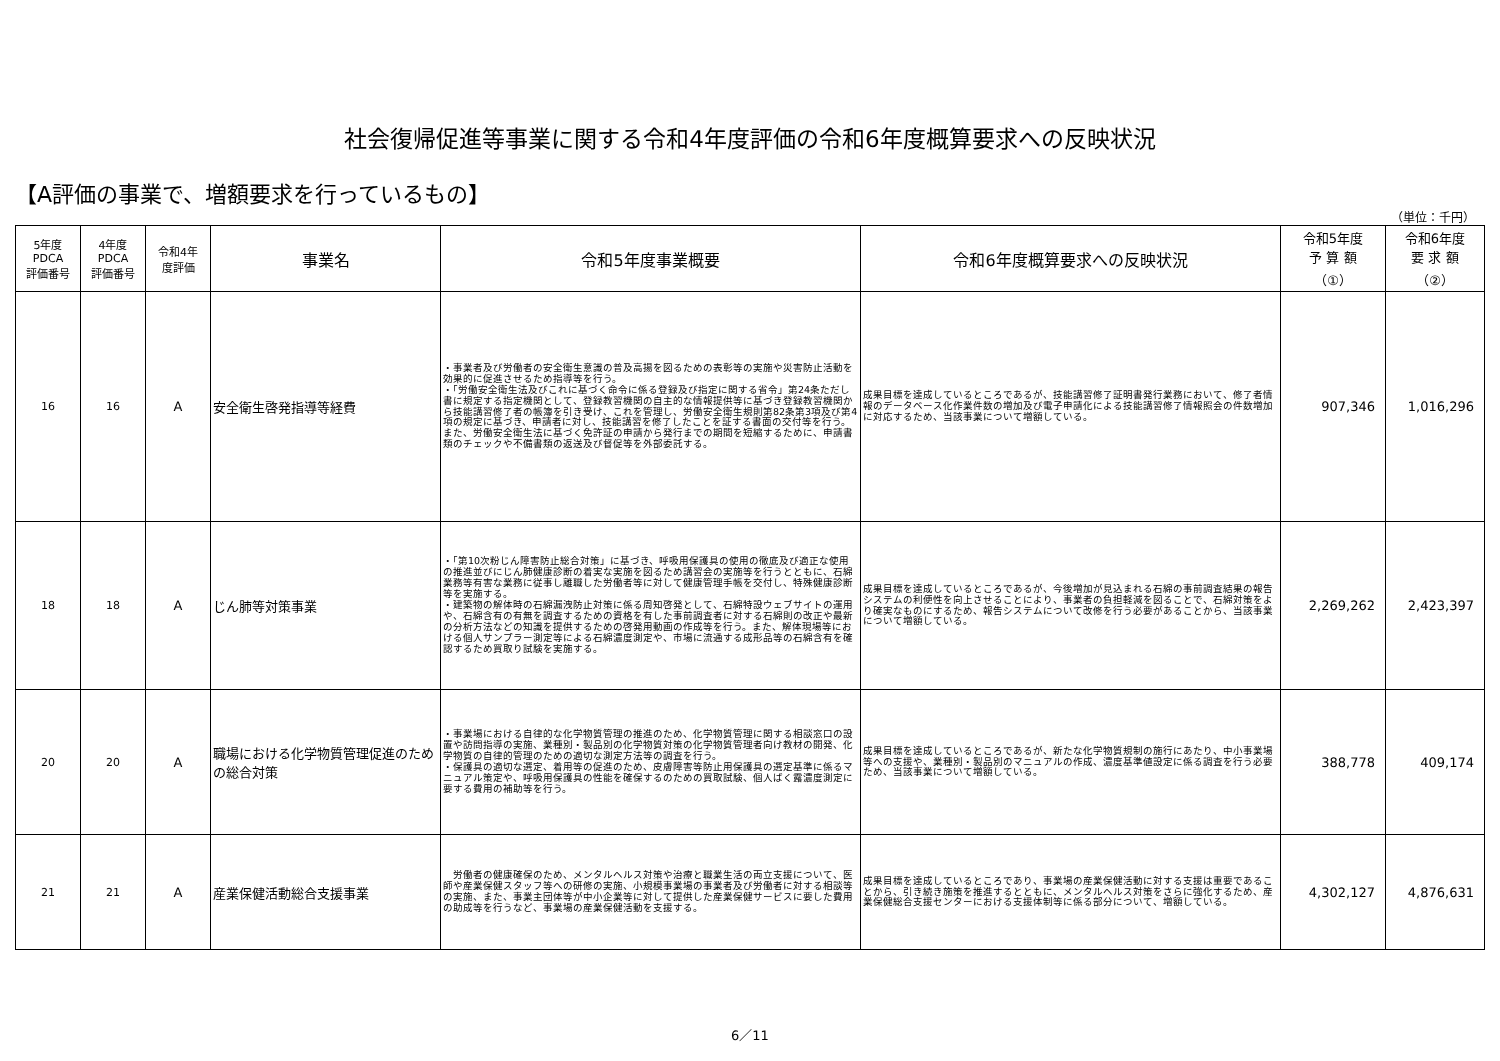社会復帰促進等事業に関する令和4年度評価の令和6年度概算要求への反映状況
【A評価の事業で、増額要求を行っているもの】
（単位：千円）
| 5年度 PDCA 評価番号 | 4年度 PDCA 評価番号 | 令和4年 度評価 | 事業名 | 令和5年度事業概要 | 令和6年度概算要求への反映状況 | 令和5年度 予 算 額 （①） | 令和6年度 要 求 額 （②） |
| --- | --- | --- | --- | --- | --- | --- | --- |
| 16 | 16 | A | 安全衛生啓発指導等経費 | ・事業者及び労働者の安全衛生意識の普及高揚を図るための表彰等の実施や災害防止活動を効果的に促進させるため指導等を行う。 ・「労働安全衛生法及びこれに基づく命令に係る登録及び指定に関する省令」第24条ただし書に規定する指定機関として、登録教習機関の自主的な情報提供等に基づき登録教習機関から技能講習修了者の帳簿を引き受け、これを管理し、労働安全衛生規則第82条第3項及び第4項の規定に基づき、申請者に対し、技能講習を修了したことを証する書面の交付等を行う。また、労働安全衛生法に基づく免許証の申請から発行までの期間を短縮するために、申請書類のチェックや不備書類の返送及び督促等を外部委託する。 | 成果目標を達成しているところであるが、技能講習修了証明書発行業務において、修了者情報のデータベース化作業件数の増加及び電子申請化による技能講習修了情報照会の件数増加に対応するため、当該事業について増額している。 | 907,346 | 1,016,296 |
| 18 | 18 | A | じん肺等対策事業 | ・「第10次粉じん障害防止総合対策」に基づき、呼吸用保護具の使用の徹底及び適正な使用の推進並びにじん肺健康診断の着実な実施を図るため講習会の実施等を行うとともに、石綿業務等有害な業務に従事し離職した労働者等に対して健康管理手帳を交付し、特殊健康診断等を実施する。 ・建築物の解体時の石綿漏洩防止対策に係る周知啓発として、石綿特設ウェブサイトの運用や、石綿含有の有無を調査するための資格を有した事前調査者に対する石綿則の改正や最新の分析方法などの知識を提供するための啓発用動画の作成等を行う。また、解体現場等における個人サンプラー測定等による石綿濃度測定や、市場に流通する成形品等の石綿含有を確認するため買取り試験を実施する。 | 成果目標を達成しているところであるが、今後増加が見込まれる石綿の事前調査結果の報告システムの利便性を向上させることにより、事業者の負担軽減を図ることで、石綿対策をより確実なものにするため、報告システムについて改修を行う必要があることから、当該事業について増額している。 | 2,269,262 | 2,423,397 |
| 20 | 20 | A | 職場における化学物質管理促進のための総合対策 | ・事業場における自律的な化学物質管理の推進のため、化学物質管理に関する相談窓口の設置や訪問指導の実施、業種別・製品別の化学物質対策の化学物質管理者向け教材の開発、化学物質の自律的管理のための適切な測定方法等の調査を行う。 ・保護具の適切な選定、着用等の促進のため、皮膚障害等防止用保護具の選定基準に係るマニュアル策定や、呼吸用保護具の性能を確保するのための買取試験、個人ばく露濃度測定に要する費用の補助等を行う。 | 成果目標を達成しているところであるが、新たな化学物質規制の施行にあたり、中小事業場等への支援や、業種別・製品別のマニュアルの作成、濃度基準値設定に係る調査を行う必要ため、当該事業について増額している。 | 388,778 | 409,174 |
| 21 | 21 | A | 産業保健活動総合支援事業 | 労働者の健康確保のため、メンタルヘルス対策や治療と職業生活の両立支援について、医師や産業保健スタッフ等への研修の実施、小規模事業場の事業者及び労働者に対する相談等の実施、また、事業主団体等が中小企業等に対して提供した産業保健サービスに要した費用の助成等を行うなど、事業場の産業保健活動を支援する。 | 成果目標を達成しているところであり、事業場の産業保健活動に対する支援は重要であることから、引き続き施策を推進するとともに、メンタルヘルス対策をさらに強化するため、産業保健総合支援センターにおける支援体制等に係る部分について、増額している。 | 4,302,127 | 4,876,631 |
6／11